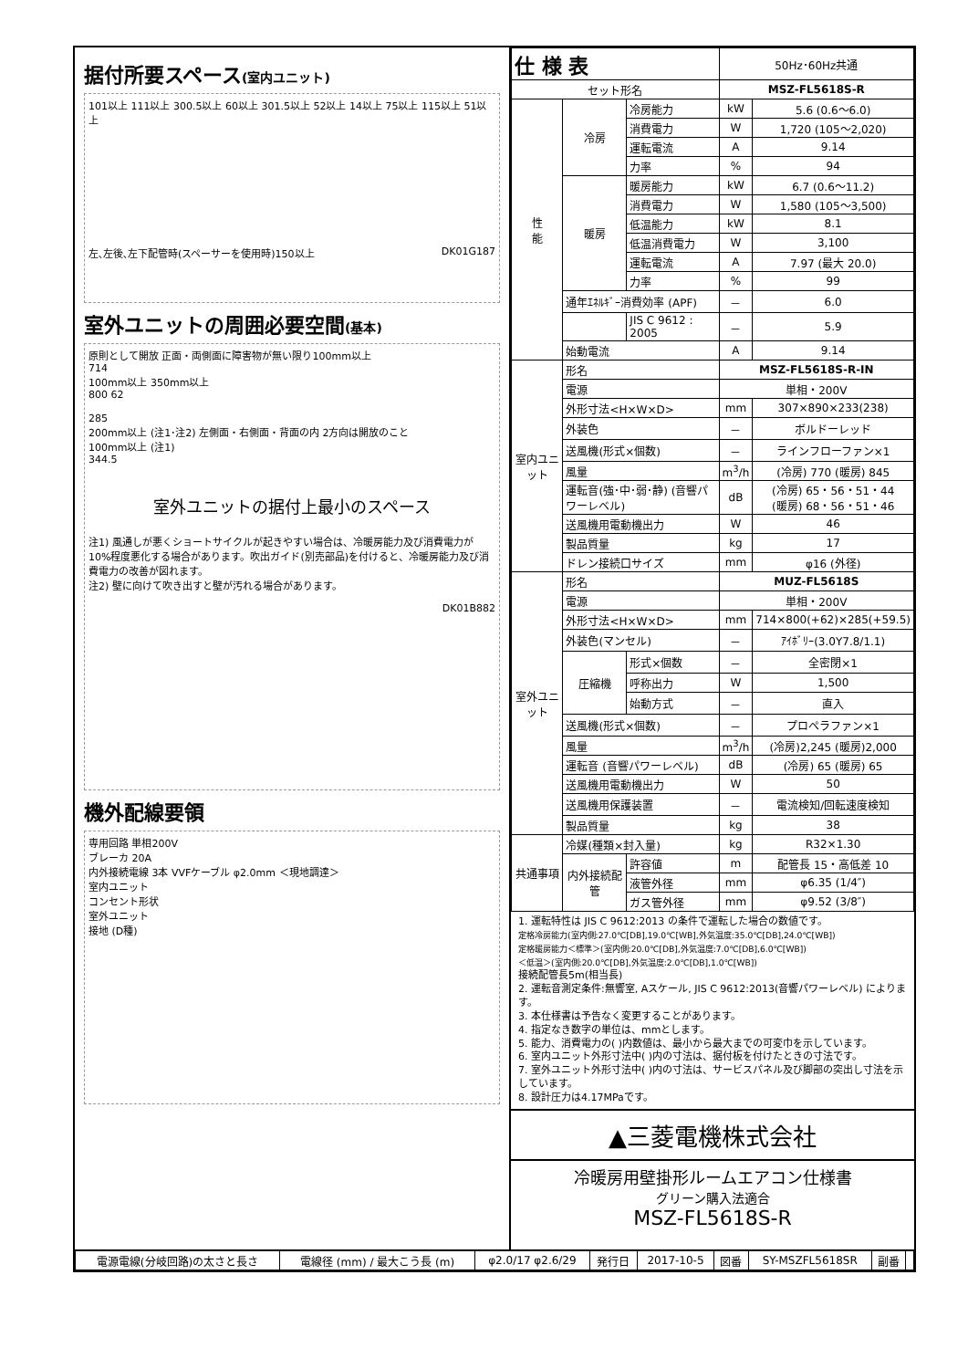据付所要スペース(室内ユニット)
101以上 111以上 300.5以上 60以上 301.5以上 52以上 14以上 75以上 115以上 51以上
左､左後､左下配管時(スペーサーを使用時)150以上 DK01G187
室外ユニットの周囲必要空間(基本)
原則として開放 正面・両側面に障害物が無い限り100mm以上
714
100mm以上 350mm以上
800 62
285
200mm以上 (注1･注2) 左側面・右側面・背面の内 2方向は開放のこと
100mm以上 (注1)
344.5
室外ユニットの据付上最小のスペース
注1) 風通しが悪くショートサイクルが起きやすい場合は、冷暖房能力及び消費電力が10%程度悪化する場合があります。吹出ガイド(別売部品)を付けると、冷暖房能力及び消費電力の改善が図れます。
注2) 壁に向けて吹き出すと壁が汚れる場合があります。
DK01B882
機外配線要領
専用回路 単相200V
ブレーカ 20A
内外接続電線 3本 VVFケーブル φ2.0mm ＜現地調達＞
室内ユニット
コンセント形状
室外ユニット
接地 (D種)
| 仕 様 表 | | | 50Hz･60Hz共通 | |
| セット形名 | | | MSZ-FL5618S-R | |
| 性 能 | 冷房 | 冷房能力 | kW | 5.6 (0.6～6.0) |
| | | 消費電力 | W | 1,720 (105～2,020) |
| | | 運転電流 | A | 9.14 |
| | | 力率 | % | 94 |
| | 暖房 | 暖房能力 | kW | 6.7 (0.6～11.2) |
| | | 消費電力 | W | 1,580 (105～3,500) |
| | | 低温能力 | kW | 8.1 |
| | | 低温消費電力 | W | 3,100 |
| | | 運転電流 | A | 7.97 (最大 20.0) |
| | | 力率 | % | 99 |
| | 通年ｴﾈﾙｷﾞｰ消費効率 (APF) | | － | 6.0 |
| | | JIS C 9612 : 2005 | － | 5.9 |
| | 始動電流 | | A | 9.14 |
| 室内ユニット | 形名 | | MSZ-FL5618S-R-IN | |
| | 電源 | | 単相・200V | |
| | 外形寸法<H×W×D> | | mm | 307×890×233(238) |
| | 外装色 | | － | ボルドーレッド |
| | 送風機(形式×個数) | | － | ラインフローファン×1 |
| | 風量 | | m<sup>3</sup>/h | (冷房) 770 (暖房) 845 |
| | 運転音(強･中･弱･静) (音響パワーレベル) | | dB | (冷房) 65・56・51・44 (暖房) 68・56・51・46 |
| | 送風機用電動機出力 | | W | 46 |
| | 製品質量 | | kg | 17 |
| | ドレン接続口サイズ | | mm | φ16 (外径) |
| 室外ユニット | 形名 | | MUZ-FL5618S | |
| | 電源 | | 単相・200V | |
| | 外形寸法<H×W×D> | | mm | 714×800(+62)×285(+59.5) |
| | 外装色(マンセル) | | － | ｱｲﾎﾞﾘｰ(3.0Y7.8/1.1) |
| | 圧縮機 | 形式×個数 | － | 全密閉×1 |
| | | 呼称出力 | W | 1,500 |
| | | 始動方式 | － | 直入 |
| | 送風機(形式×個数) | | － | プロペラファン×1 |
| | 風量 | | m<sup>3</sup>/h | (冷房)2,245 (暖房)2,000 |
| | 運転音 (音響パワーレベル) | | dB | (冷房) 65 (暖房) 65 |
| | 送風機用電動機出力 | | W | 50 |
| | 送風機用保護装置 | | － | 電流検知/回転速度検知 |
| | 製品質量 | | kg | 38 |
| 共通事項 | 冷媒(種類×封入量) | | kg | R32×1.30 |
| | 内外接続配管 | 許容値 | m | 配管長 15・高低差 10 |
| | | 液管外径 | mm | φ6.35 (1/4″) |
| | | ガス管外径 | mm | φ9.52 (3/8″) |
1. 運転特性は JIS C 9612:2013 の条件で運転した場合の数値です。
定格冷房能力(室内側:27.0℃[DB],19.0℃[WB],外気温度:35.0℃[DB],24.0℃[WB])
定格暖房能力＜標準＞(室内側:20.0℃[DB],外気温度:7.0℃[DB],6.0℃[WB])
＜低温＞(室内側:20.0℃[DB],外気温度:2.0℃[DB],1.0℃[WB])
接続配管長5m(相当長)
2. 運転音測定条件:無響室, Aスケール, JIS C 9612:2013(音響パワーレベル) によります。
3. 本仕様書は予告なく変更することがあります。
4. 指定なき数字の単位は、mmとします。
5. 能力、消費電力の( )内数値は、最小から最大までの可変巾を示しています。
6. 室内ユニット外形寸法中( )内の寸法は、据付板を付けたときの寸法です。
7. 室外ユニット外形寸法中( )内の寸法は、サービスパネル及び脚部の突出し寸法を示しています。
8. 設計圧力は4.17MPaです。
▲三菱電機株式会社
冷暖房用壁掛形ルームエアコン仕様書
グリーン購入法適合
MSZ-FL5618S-R
| 電源電線(分岐回路)の太さと長さ | 電線径 (mm) / 最大こう長 (m) | φ2.0/17 φ2.6/29 | 発行日 | 2017-10-5 | 図番 | SY-MSZFL5618SR | 副番 | |